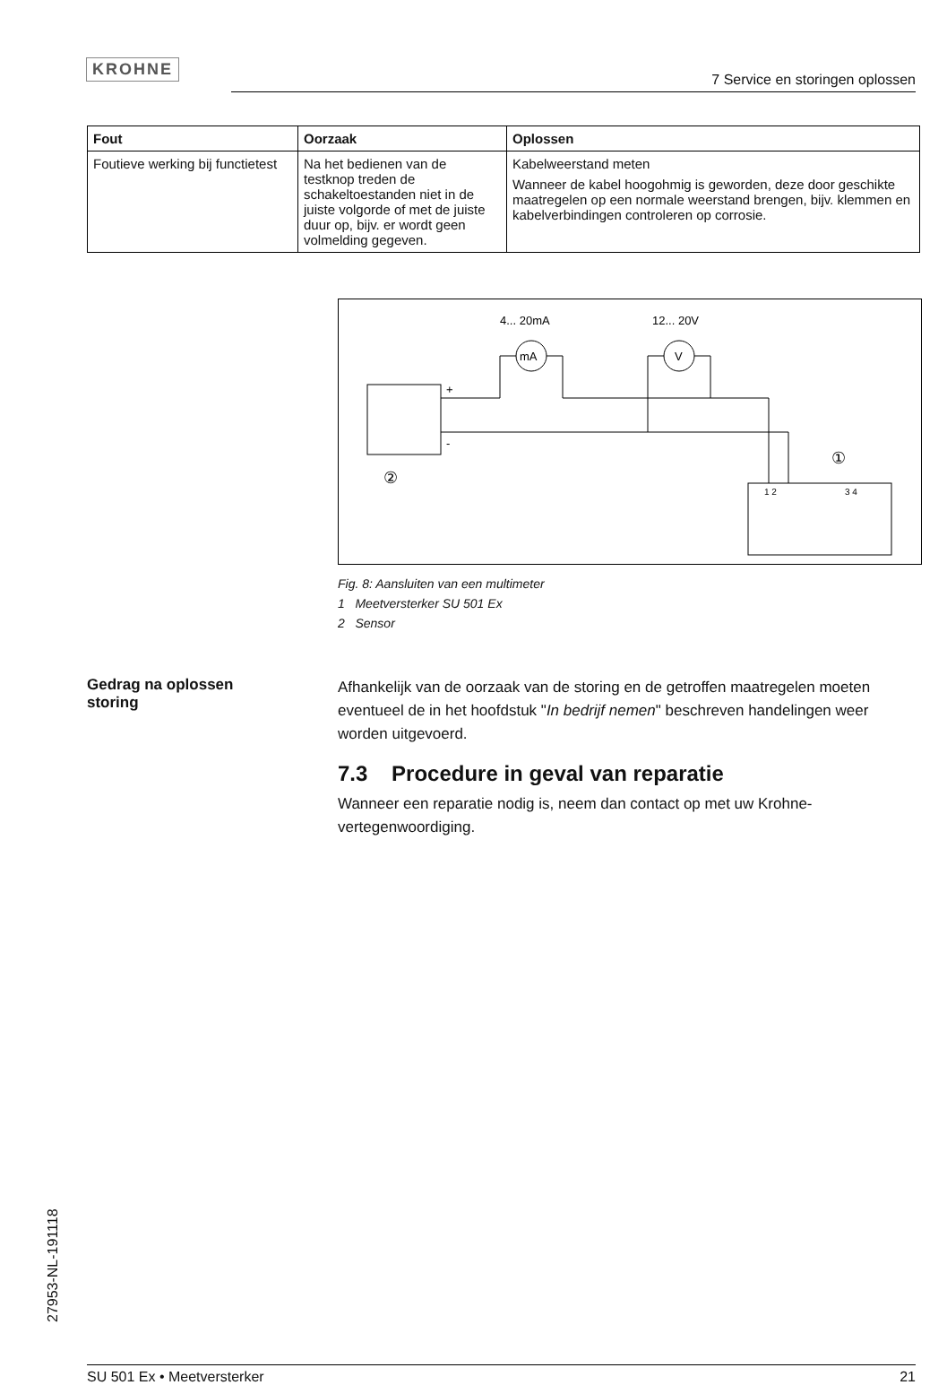KROHNE
7 Service en storingen oplossen
| Fout | Oorzaak | Oplossen |
| --- | --- | --- |
| Foutieve werking bij functietest | Na het bedienen van de testknop treden de schakeltoestanden niet in de juiste volgorde of met de juiste duur op, bijv. er wordt geen volmelding gegeven. | Kabelweerstand meten Wanneer de kabel hoogohmig is geworden, deze door geschikte maatregelen op een normale weerstand brengen, bijv. klemmen en kabelverbindingen controleren op corrosie. |
4... 20mA
12... 20V
+
-
mA
V
②
①
1 2
3 4
Fig. 8: Aansluiten van een multimeter
1 Meetversterker SU 501 Ex
2 Sensor
Gedrag na oplossen
storing
Afhankelijk van de oorzaak van de storing en de getroffen maatregelen moeten eventueel de in het hoofdstuk "In bedrijf nemen" beschreven handelingen weer worden uitgevoerd.
7.3 Procedure in geval van reparatie
Wanneer een reparatie nodig is, neem dan contact op met uw Krohne-vertegenwoordiging.
27953-NL-191118
SU 501 Ex • Meetversterker 21